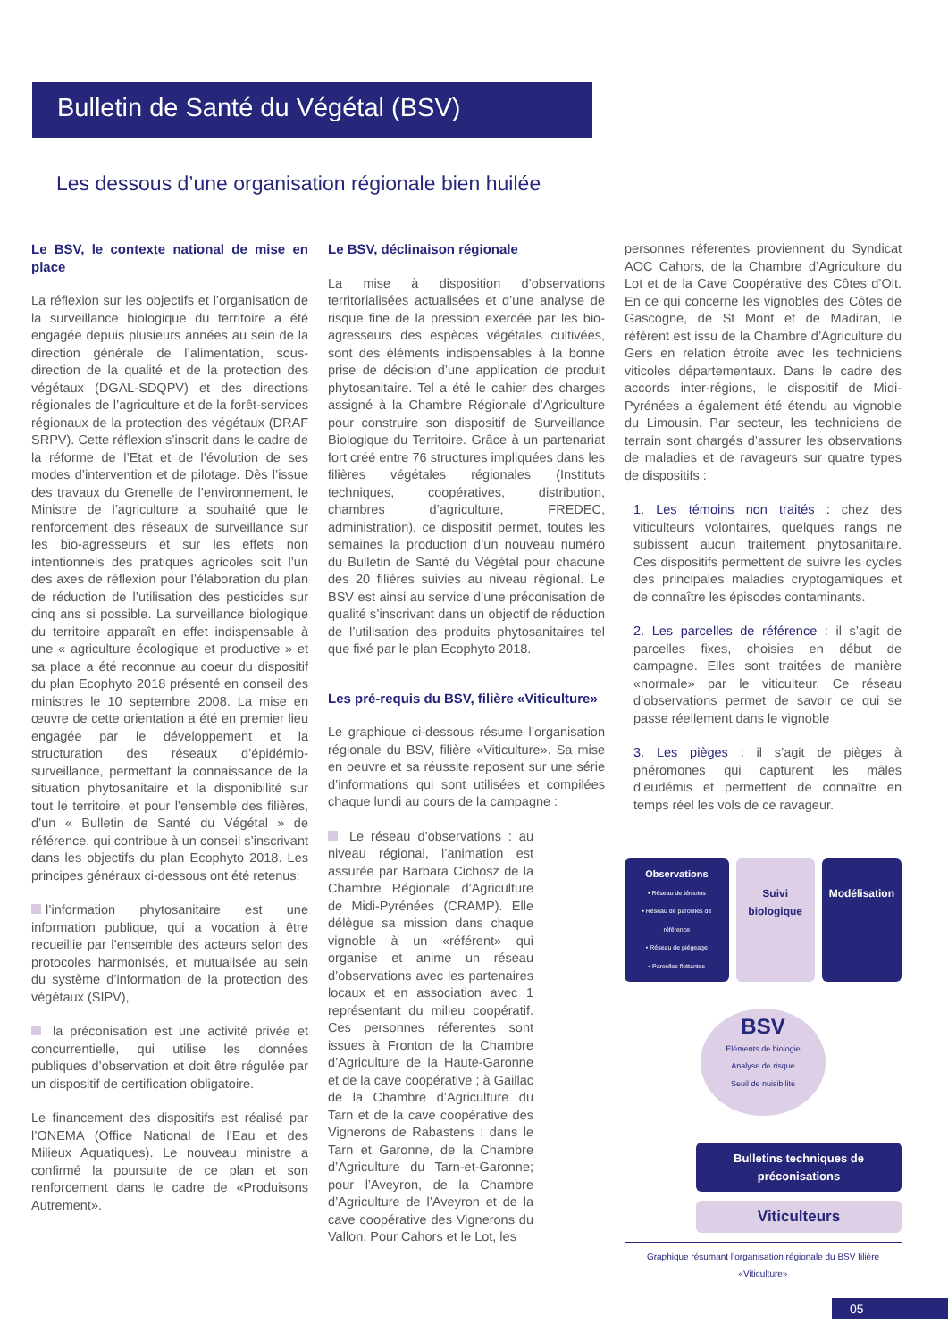Bulletin de Santé du Végétal (BSV)
Les dessous d’une organisation régionale bien huilée
Le BSV, le contexte national de mise en place
La réflexion sur les objectifs et l’organisation de la surveillance biologique du territoire a été engagée depuis plusieurs années au sein de la direction générale de l’alimentation, sous-direction de la qualité et de la protection des végétaux (DGAL-SDQPV) et des directions régionales de l’agriculture et de la forêt-services régionaux de la protection des végétaux (DRAF SRPV). Cette réflexion s’inscrit dans le cadre de la réforme de l’Etat et de l’évolution de ses modes d’intervention et de pilotage. Dès l’issue des travaux du Grenelle de l’environnement, le Ministre de l’agriculture a souhaité que le renforcement des réseaux de surveillance sur les bio-agresseurs et sur les effets non intentionnels des pratiques agricoles soit l’un des axes de réflexion pour l’élaboration du plan de réduction de l’utilisation des pesticides sur cinq ans si possible. La surveillance biologique du territoire apparaît en effet indispensable à une « agriculture écologique et productive » et sa place a été reconnue au coeur du dispositif du plan Ecophyto 2018 présenté en conseil des ministres le 10 septembre 2008. La mise en œuvre de cette orientation a été en premier lieu engagée par le développement et la structuration des réseaux d’épidémio-surveillance, permettant la connaissance de la situation phytosanitaire et la disponibilité sur tout le territoire, et pour l’ensemble des filières, d’un « Bulletin de Santé du Végétal » de référence, qui contribue à un conseil s’inscrivant dans les objectifs du plan Ecophyto 2018. Les principes généraux ci-dessous ont été retenus:
l’information phytosanitaire est une information publique, qui a vocation à être recueillie par l’ensemble des acteurs selon des protocoles harmonisés, et mutualisée au sein du système d’information de la protection des végétaux (SIPV),
la préconisation est une activité privée et concurrentielle, qui utilise les données publiques d’observation et doit être régulée par un dispositif de certification obligatoire.
Le financement des dispositifs est réalisé par l’ONEMA (Office National de l’Eau et des Milieux Aquatiques). Le nouveau ministre a confirmé la poursuite de ce plan et son renforcement dans le cadre de «Produisons Autrement».
Le BSV, déclinaison régionale
La mise à disposition d’observations territorialisées actualisées et d’une analyse de risque fine de la pression exercée par les bio-agresseurs des espèces végétales cultivées, sont des éléments indispensables à la bonne prise de décision d’une application de produit phytosanitaire. Tel a été le cahier des charges assigné à la Chambre Régionale d’Agriculture pour construire son dispositif de Surveillance Biologique du Territoire. Grâce à un partenariat fort créé entre 76 structures impliquées dans les filières végétales régionales (Instituts techniques, coopératives, distribution, chambres d’agriculture, FREDEC, administration), ce dispositif permet, toutes les semaines la production d’un nouveau numéro du Bulletin de Santé du Végétal pour chacune des 20 filières suivies au niveau régional. Le BSV est ainsi au service d’une préconisation de qualité s’inscrivant dans un objectif de réduction de l’utilisation des produits phytosanitaires tel que fixé par le plan Ecophyto 2018.
Les pré-requis du BSV, filière «Viticulture»
Le graphique ci-dessous résume l’organisation régionale du BSV, filière «Viticulture». Sa mise en oeuvre et sa réussite reposent sur une série d’informations qui sont utilisées et compilées chaque lundi au cours de la campagne :
Le réseau d’observations : au niveau régional, l’animation est assurée par Barbara Cichosz de la Chambre Régionale d’Agriculture de Midi-Pyrénées (CRAMP). Elle délègue sa mission dans chaque vignoble à un «référent» qui organise et anime un réseau d’observations avec les partenaires locaux et en association avec 1 représentant du milieu coopératif. Ces personnes réferentes sont issues à Fronton de la Chambre d’Agriculture de la Haute-Garonne et de la cave coopérative ; à Gaillac de la Chambre d’Agriculture du Tarn et de la cave coopérative des Vignerons de Rabastens ; dans le Tarn et Garonne, de la Chambre d’Agriculture du Tarn-et-Garonne; pour l’Aveyron, de la Chambre d’Agriculture de l’Aveyron et de la cave coopérative des Vignerons du Vallon. Pour Cahors et le Lot, les
personnes réferentes proviennent du Syndicat AOC Cahors, de la Chambre d’Agriculture du Lot et de la Cave Coopérative des Côtes d’Olt. En ce qui concerne les vignobles des Côtes de Gascogne, de St Mont et de Madiran, le référent est issu de la Chambre d’Agriculture du Gers en relation étroite avec les techniciens viticoles départementaux. Dans le cadre des accords inter-régions, le dispositif de Midi-Pyrénées a également été étendu au vignoble du Limousin. Par secteur, les techniciens de terrain sont chargés d’assurer les observations de maladies et de ravageurs sur quatre types de dispositifs :
1. Les témoins non traités : chez des viticulteurs volontaires, quelques rangs ne subissent aucun traitement phytosanitaire. Ces dispositifs permettent de suivre les cycles des principales maladies cryptogamiques et de connaître les épisodes contaminants.
2. Les parcelles de référence : il s’agit de parcelles fixes, choisies en début de campagne. Elles sont traitées de manière «normale» par le viticulteur. Ce réseau d’observations permet de savoir ce qui se passe réellement dans le vignoble
3. Les pièges : il s’agit de pièges à phéromones qui capturent les mâles d’eudémis et permettent de connaître en temps réel les vols de ce ravageur.
Observations
• Réseau de témoins
• Réseau de parcelles de référence
• Réseau de piégeage
• Parcelles flottantes
Suivi biologique Modélisation
BSV
Eléments de biologie
Analyse de risque
Seuil de nuisibilité
Bulletins techniques de préconisations
Viticulteurs
Graphique résumant l’organisation régionale du BSV filière «Viticulture»
05